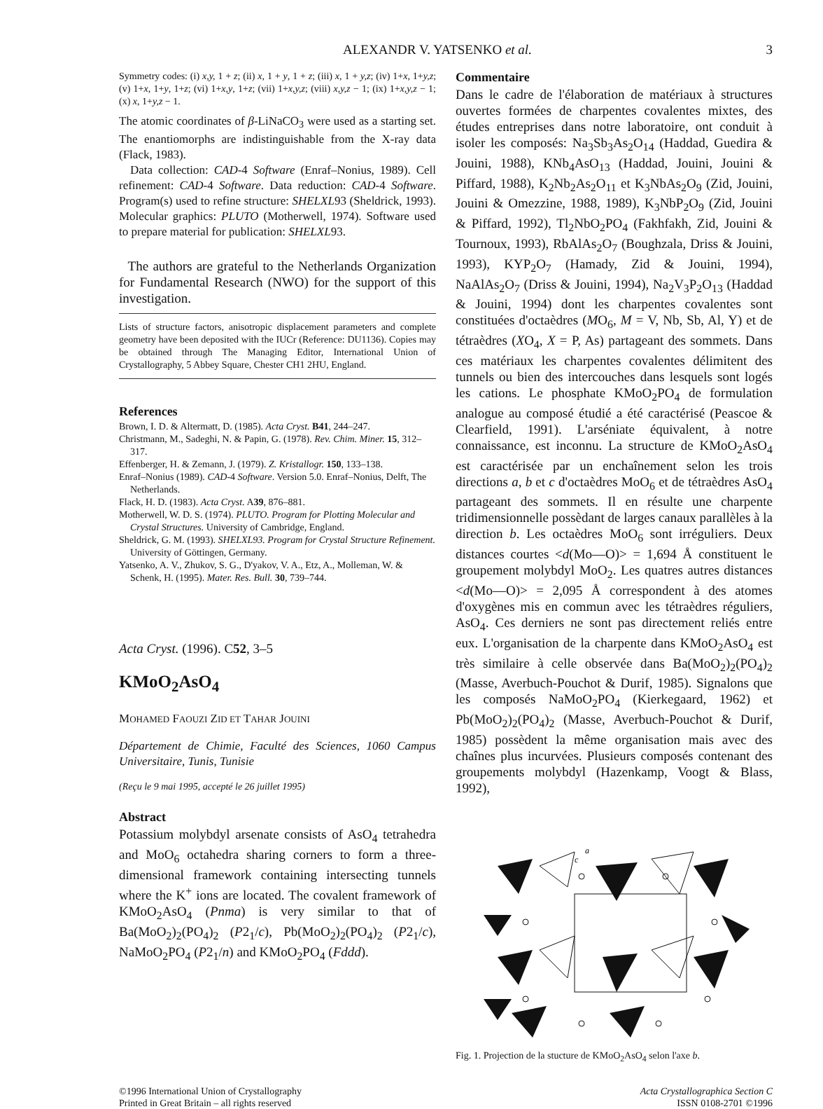ALEXANDR V. YATSENKO et al. 3
Symmetry codes: (i) x,y, 1 + z; (ii) x, 1 + y, 1 + z; (iii) x, 1 + y,z; (iv) 1+x, 1+y,z; (v) 1+x, 1+y, 1+z; (vi) 1+x,y, 1+z; (vii) 1+x,y,z; (viii) x,y,z − 1; (ix) 1+x,y,z − 1; (x) x, 1+y,z − 1.
The atomic coordinates of β-LiNaCO<sub>3</sub> were used as a starting set. The enantiomorphs are indistinguishable from the X-ray data (Flack, 1983).
Data collection: CAD-4 Software (Enraf–Nonius, 1989). Cell refinement: CAD-4 Software. Data reduction: CAD-4 Software. Program(s) used to refine structure: SHELXL93 (Sheldrick, 1993). Molecular graphics: PLUTO (Motherwell, 1974). Software used to prepare material for publication: SHELXL93.
The authors are grateful to the Netherlands Organization for Fundamental Research (NWO) for the support of this investigation.
Lists of structure factors, anisotropic displacement parameters and complete geometry have been deposited with the IUCr (Reference: DU1136). Copies may be obtained through The Managing Editor, International Union of Crystallography, 5 Abbey Square, Chester CH1 2HU, England.
References
Brown, I. D. & Altermatt, D. (1985). Acta Cryst. B41, 244–247.
Christmann, M., Sadeghi, N. & Papin, G. (1978). Rev. Chim. Miner. 15, 312–317.
Effenberger, H. & Zemann, J. (1979). Z. Kristallogr. 150, 133–138.
Enraf–Nonius (1989). CAD-4 Software. Version 5.0. Enraf–Nonius, Delft, The Netherlands.
Flack, H. D. (1983). Acta Cryst. A39, 876–881.
Motherwell, W. D. S. (1974). PLUTO. Program for Plotting Molecular and Crystal Structures. University of Cambridge, England.
Sheldrick, G. M. (1993). SHELXL93. Program for Crystal Structure Refinement. University of Göttingen, Germany.
Yatsenko, A. V., Zhukov, S. G., D'yakov, V. A., Etz, A., Molleman, W. & Schenk, H. (1995). Mater. Res. Bull. 30, 739–744.
Acta Cryst. (1996). C52, 3–5
KMoO<sub>2</sub>AsO<sub>4</sub>
MOHAMED FAOUZI ZID ET TAHAR JOUINI
Département de Chimie, Faculté des Sciences, 1060 Campus Universitaire, Tunis, Tunisie
(Reçu le 9 mai 1995, accepté le 26 juillet 1995)
Abstract
Potassium molybdyl arsenate consists of AsO<sub>4</sub> tetrahedra and MoO<sub>6</sub> octahedra sharing corners to form a three-dimensional framework containing intersecting tunnels where the K<sup>+</sup> ions are located. The covalent framework of KMoO<sub>2</sub>AsO<sub>4</sub> (Pnma) is very similar to that of Ba(MoO<sub>2</sub>)<sub>2</sub>(PO<sub>4</sub>)<sub>2</sub> (P2<sub>1</sub>/c), Pb(MoO<sub>2</sub>)<sub>2</sub>(PO<sub>4</sub>)<sub>2</sub> (P2<sub>1</sub>/c), NaMoO<sub>2</sub>PO<sub>4</sub> (P2<sub>1</sub>/n) and KMoO<sub>2</sub>PO<sub>4</sub> (Fddd).
Commentaire
Dans le cadre de l'élaboration de matériaux à structures ouvertes formées de charpentes covalentes mixtes, des études entreprises dans notre laboratoire, ont conduit à isoler les composés: Na<sub>3</sub>Sb<sub>3</sub>As<sub>2</sub>O<sub>14</sub> (Haddad, Guedira & Jouini, 1988), KNb<sub>4</sub>AsO<sub>13</sub> (Haddad, Jouini, Jouini & Piffard, 1988), K<sub>2</sub>Nb<sub>2</sub>As<sub>2</sub>O<sub>11</sub> et K<sub>3</sub>NbAs<sub>2</sub>O<sub>9</sub> (Zid, Jouini, Jouini & Omezzine, 1988, 1989), K<sub>3</sub>NbP<sub>2</sub>O<sub>9</sub> (Zid, Jouini & Piffard, 1992), Tl<sub>2</sub>NbO<sub>2</sub>PO<sub>4</sub> (Fakhfakh, Zid, Jouini & Tournoux, 1993), RbAlAs<sub>2</sub>O<sub>7</sub> (Boughzala, Driss & Jouini, 1993), KYP<sub>2</sub>O<sub>7</sub> (Hamady, Zid & Jouini, 1994), NaAlAs<sub>2</sub>O<sub>7</sub> (Driss & Jouini, 1994), Na<sub>2</sub>V<sub>3</sub>P<sub>2</sub>O<sub>13</sub> (Haddad & Jouini, 1994) dont les charpentes covalentes sont constituées d'octaèdres (MO<sub>6</sub>, M = V, Nb, Sb, Al, Y) et de tétraèdres (XO<sub>4</sub>, X = P, As) partageant des sommets. Dans ces matériaux les charpentes covalentes délimitent des tunnels ou bien des intercouches dans lesquels sont logés les cations. Le phosphate KMoO<sub>2</sub>PO<sub>4</sub> de formulation analogue au composé étudié a été caractérisé (Peascoe & Clearfield, 1991). L'arséniate équivalent, à notre connaissance, est inconnu. La structure de KMoO<sub>2</sub>AsO<sub>4</sub> est caractérisée par un enchaînement selon les trois directions a, b et c d'octaèdres MoO<sub>6</sub> et de tétraèdres AsO<sub>4</sub> partageant des sommets. Il en résulte une charpente tridimensionnelle possèdant de larges canaux parallèles à la direction b. Les octaèdres MoO<sub>6</sub> sont irréguliers. Deux distances courtes <d(Mo—O)> = 1,694 Å constituent le groupement molybdyl MoO<sub>2</sub>. Les quatres autres distances <d(Mo—O)> = 2,095 Å correspondent à des atomes d'oxygènes mis en commun avec les tétraèdres réguliers, AsO<sub>4</sub>. Ces derniers ne sont pas directement reliés entre eux. L'organisation de la charpente dans KMoO<sub>2</sub>AsO<sub>4</sub> est très similaire à celle observée dans Ba(MoO<sub>2</sub>)<sub>2</sub>(PO<sub>4</sub>)<sub>2</sub> (Masse, Averbuch-Pouchot & Durif, 1985). Signalons que les composés NaMoO<sub>2</sub>PO<sub>4</sub> (Kierkegaard, 1962) et Pb(MoO<sub>2</sub>)<sub>2</sub>(PO<sub>4</sub>)<sub>2</sub> (Masse, Averbuch-Pouchot & Durif, 1985) possèdent la même organisation mais avec des chaînes plus incurvées. Plusieurs composés contenant des groupements molybdyl (Hazenkamp, Voogt & Blass, 1992),
a
c
Fig. 1. Projection de la stucture de KMoO<sub>2</sub>AsO<sub>4</sub> selon l'axe b.
©1996 International Union of Crystallography
Printed in Great Britain – all rights reserved
Acta Crystallographica Section C
ISSN 0108-2701 ©1996